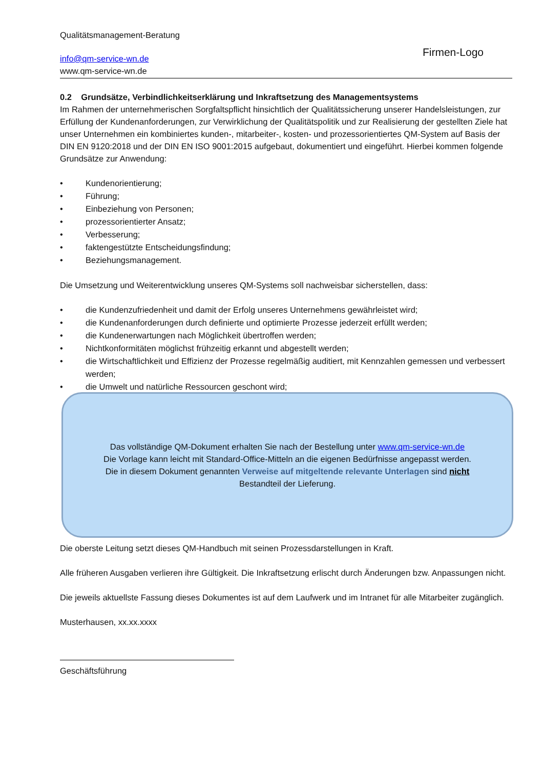Qualitätsmanagement-Beratung
info@qm-service-wn.de
www.qm-service-wn.de
Firmen-Logo
0.2 Grundsätze, Verbindlichkeitserklärung und Inkraftsetzung des Managementsystems
Im Rahmen der unternehmerischen Sorgfaltspflicht hinsichtlich der Qualitätssicherung unserer Handelsleistungen, zur Erfüllung der Kundenanforderungen, zur Verwirklichung der Qualitätspolitik und zur Realisierung der gestellten Ziele hat unser Unternehmen ein kombiniertes kunden-, mitarbeiter-, kosten- und prozessorientiertes QM-System auf Basis der DIN EN 9120:2018 und der DIN EN ISO 9001:2015 aufgebaut, dokumentiert und eingeführt. Hierbei kommen folgende Grundsätze zur Anwendung:
• Kundenorientierung;
• Führung;
• Einbeziehung von Personen;
• prozessorientierter Ansatz;
• Verbesserung;
• faktengestützte Entscheidungsfindung;
• Beziehungsmanagement.
Die Umsetzung und Weiterentwicklung unseres QM-Systems soll nachweisbar sicherstellen, dass:
• die Kundenzufriedenheit und damit der Erfolg unseres Unternehmens gewährleistet wird;
• die Kundenanforderungen durch definierte und optimierte Prozesse jederzeit erfüllt werden;
• die Kundenerwartungen nach Möglichkeit übertroffen werden;
• Nichtkonformitäten möglichst frühzeitig erkannt und abgestellt werden;
• die Wirtschaftlichkeit und Effizienz der Prozesse regelmäßig auditiert, mit Kennzahlen gemessen und verbessert werden;
• die Umwelt und natürliche Ressourcen geschont wird;
Die oberste Leitung setzt dieses QM-Handbuch mit seinen Prozessdarstellungen in Kraft.
Alle früheren Ausgaben verlieren ihre Gültigkeit. Die Inkraftsetzung erlischt durch Änderungen bzw. Anpassungen nicht.
Die jeweils aktuellste Fassung dieses Dokumentes ist auf dem Laufwerk und im Intranet für alle Mitarbeiter zugänglich.
Musterhausen, xx.xx.xxxx
Geschäftsführung
Das vollständige QM-Dokument erhalten Sie nach der Bestellung unter www.qm-service-wn.de
Die Vorlage kann leicht mit Standard-Office-Mitteln an die eigenen Bedürfnisse angepasst werden.
Die in diesem Dokument genannten Verweise auf mitgeltende relevante Unterlagen sind nicht
Bestandteil der Lieferung.